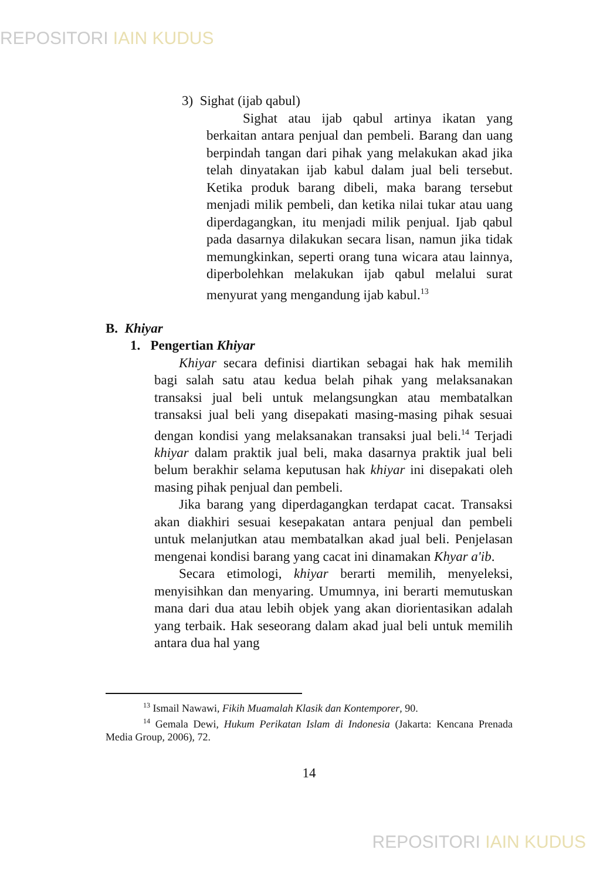REPOSITORI IAIN KUDUS
3) Sighat (ijab qabul)
Sighat atau ijab qabul artinya ikatan yang berkaitan antara penjual dan pembeli. Barang dan uang berpindah tangan dari pihak yang melakukan akad jika telah dinyatakan ijab kabul dalam jual beli tersebut. Ketika produk barang dibeli, maka barang tersebut menjadi milik pembeli, dan ketika nilai tukar atau uang diperdagangkan, itu menjadi milik penjual. Ijab qabul pada dasarnya dilakukan secara lisan, namun jika tidak memungkinkan, seperti orang tuna wicara atau lainnya, diperbolehkan melakukan ijab qabul melalui surat menyurat yang mengandung ijab kabul.<sup>13</sup>
B. Khiyar
1. Pengertian Khiyar
Khiyar secara definisi diartikan sebagai hak hak memilih bagi salah satu atau kedua belah pihak yang melaksanakan transaksi jual beli untuk melangsungkan atau membatalkan transaksi jual beli yang disepakati masing-masing pihak sesuai dengan kondisi yang melaksanakan transaksi jual beli.<sup>14</sup> Terjadi khiyar dalam praktik jual beli, maka dasarnya praktik jual beli belum berakhir selama keputusan hak khiyar ini disepakati oleh masing pihak penjual dan pembeli.
Jika barang yang diperdagangkan terdapat cacat. Transaksi akan diakhiri sesuai kesepakatan antara penjual dan pembeli untuk melanjutkan atau membatalkan akad jual beli. Penjelasan mengenai kondisi barang yang cacat ini dinamakan Khyar a'ib.
Secara etimologi, khiyar berarti memilih, menyeleksi, menyisihkan dan menyaring. Umumnya, ini berarti memutuskan mana dari dua atau lebih objek yang akan diorientasikan adalah yang terbaik. Hak seseorang dalam akad jual beli untuk memilih antara dua hal yang
<sup>13</sup> Ismail Nawawi, Fikih Muamalah Klasik dan Kontemporer, 90.
<sup>14</sup> Gemala Dewi, Hukum Perikatan Islam di Indonesia (Jakarta: Kencana Prenada Media Group, 2006), 72.
14
REPOSITORI IAIN KUDUS